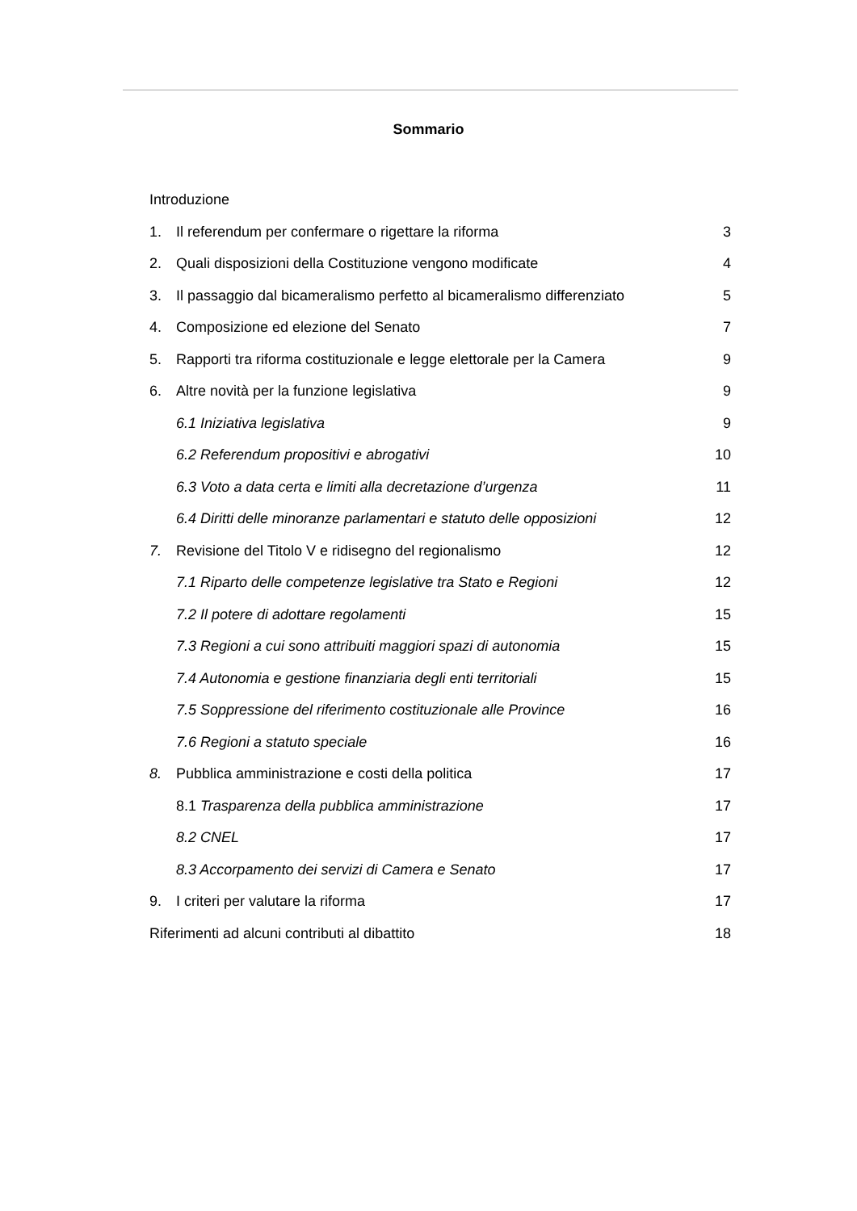Sommario
Introduzione
1. Il referendum per confermare o rigettare la riforma 3
2. Quali disposizioni della Costituzione vengono modificate 4
3. Il passaggio dal bicameralismo perfetto al bicameralismo differenziato 5
4. Composizione ed elezione del Senato 7
5. Rapporti tra riforma costituzionale e legge elettorale per la Camera 9
6. Altre novità per la funzione legislativa 9
6.1 Iniziativa legislativa 9
6.2 Referendum propositivi e abrogativi 10
6.3 Voto a data certa e limiti alla decretazione d’urgenza 11
6.4 Diritti delle minoranze parlamentari e statuto delle opposizioni 12
7. Revisione del Titolo V e ridisegno del regionalismo 12
7.1 Riparto delle competenze legislative tra Stato e Regioni 12
7.2 Il potere di adottare regolamenti 15
7.3 Regioni a cui sono attribuiti maggiori spazi di autonomia 15
7.4 Autonomia e gestione finanziaria degli enti territoriali 15
7.5 Soppressione del riferimento costituzionale alle Province 16
7.6 Regioni a statuto speciale 16
8. Pubblica amministrazione e costi della politica 17
8.1 Trasparenza della pubblica amministrazione 17
8.2 CNEL 17
8.3 Accorpamento dei servizi di Camera e Senato 17
9. I criteri per valutare la riforma 17
Riferimenti ad alcuni contributi al dibattito 18